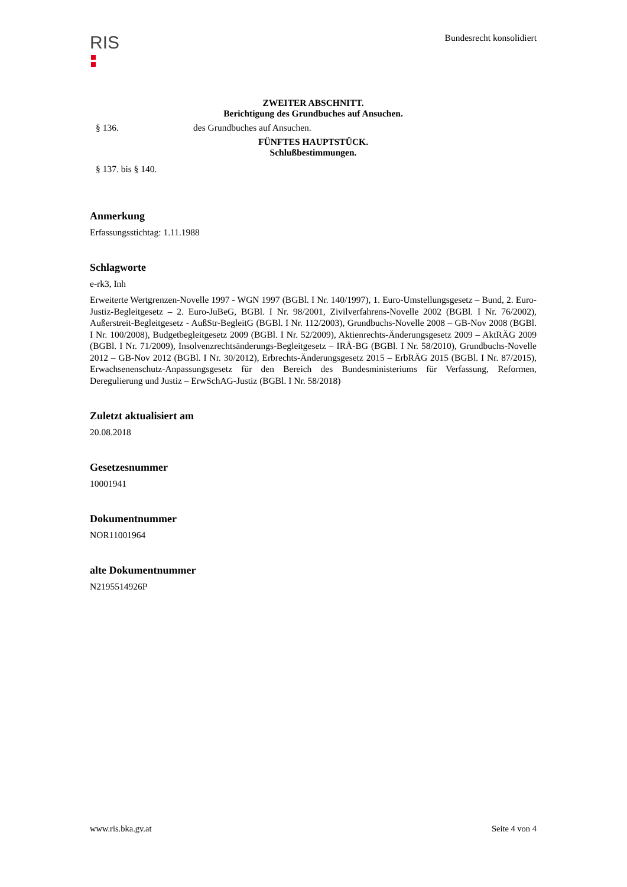RIS
Bundesrecht konsolidiert
ZWEITER ABSCHNITT.
Berichtigung des Grundbuches auf Ansuchen.
§ 136. des Grundbuches auf Ansuchen.
FÜNFTES HAUPTSTÜCK.
Schlußbestimmungen.
§ 137. bis § 140.
Anmerkung
Erfassungsstichtag: 1.11.1988
Schlagworte
e-rk3, Inh
Erweiterte Wertgrenzen-Novelle 1997 - WGN 1997 (BGBl. I Nr. 140/1997), 1. Euro-Umstellungsgesetz – Bund, 2. Euro-Justiz-Begleitgesetz – 2. Euro-JuBeG, BGBl. I Nr. 98/2001, Zivilverfahrens-Novelle 2002 (BGBl. I Nr. 76/2002), Außerstreit-Begleitgesetz - AußStr-BegleitG (BGBl. I Nr. 112/2003), Grundbuchs-Novelle 2008 – GB-Nov 2008 (BGBl. I Nr. 100/2008), Budgetbegleitgesetz 2009 (BGBl. I Nr. 52/2009), Aktienrechts-Änderungsgesetz 2009 – AktRÄG 2009 (BGBl. I Nr. 71/2009), Insolvenzrechtsänderungs-Begleitgesetz – IRÄ-BG (BGBl. I Nr. 58/2010), Grundbuchs-Novelle 2012 – GB-Nov 2012 (BGBl. I Nr. 30/2012), Erbrechts-Änderungsgesetz 2015 – ErbRÄG 2015 (BGBl. I Nr. 87/2015), Erwachsenenschutz-Anpassungsgesetz für den Bereich des Bundesministeriums für Verfassung, Reformen, Deregulierung und Justiz – ErwSchAG-Justiz (BGBl. I Nr. 58/2018)
Zuletzt aktualisiert am
20.08.2018
Gesetzesnummer
10001941
Dokumentnummer
NOR11001964
alte Dokumentnummer
N2195514926P
www.ris.bka.gv.at Seite 4 von 4